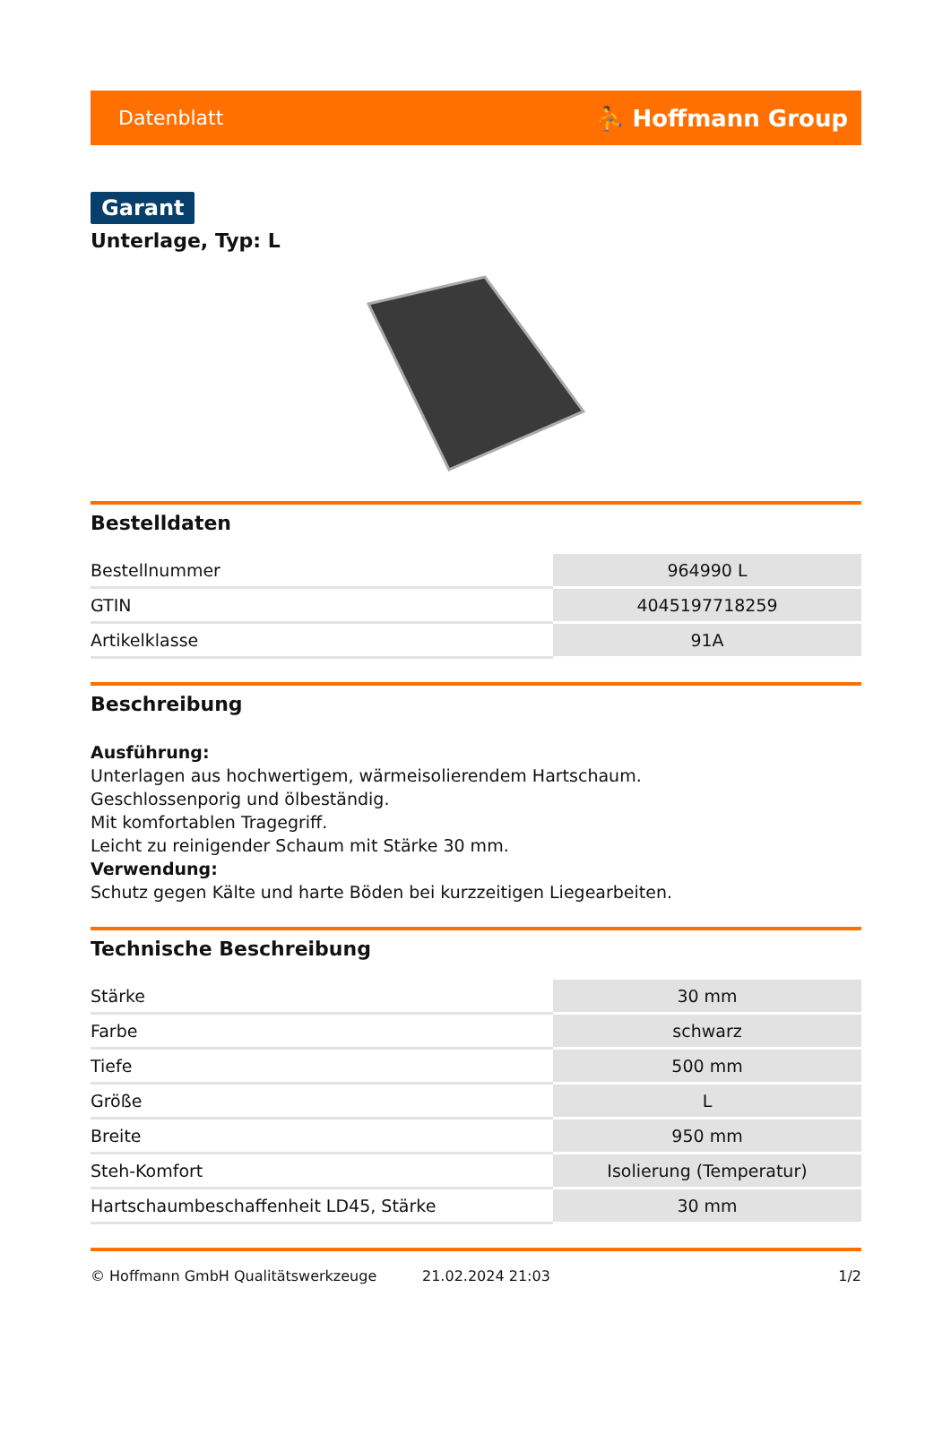Datenblatt ⛹ Hoffmann Group
Garant
Unterlage, Typ: L
Bestelldaten
| Bestellnummer | 964990 L |
| GTIN | 4045197718259 |
| Artikelklasse | 91A |
Beschreibung
Ausführung:
Unterlagen aus hochwertigem, wärmeisolierendem Hartschaum.
Geschlossenporig und ölbeständig.
Mit komfortablen Tragegriff.
Leicht zu reinigender Schaum mit Stärke 30 mm.
Verwendung:
Schutz gegen Kälte und harte Böden bei kurzzeitigen Liegearbeiten.
Technische Beschreibung
| Stärke | 30 mm |
| Farbe | schwarz |
| Tiefe | 500 mm |
| Größe | L |
| Breite | 950 mm |
| Steh-Komfort | Isolierung (Temperatur) |
| Hartschaumbeschaffenheit LD45, Stärke | 30 mm |
© Hoffmann GmbH Qualitätswerkzeuge 21.02.2024 21:03 1/2